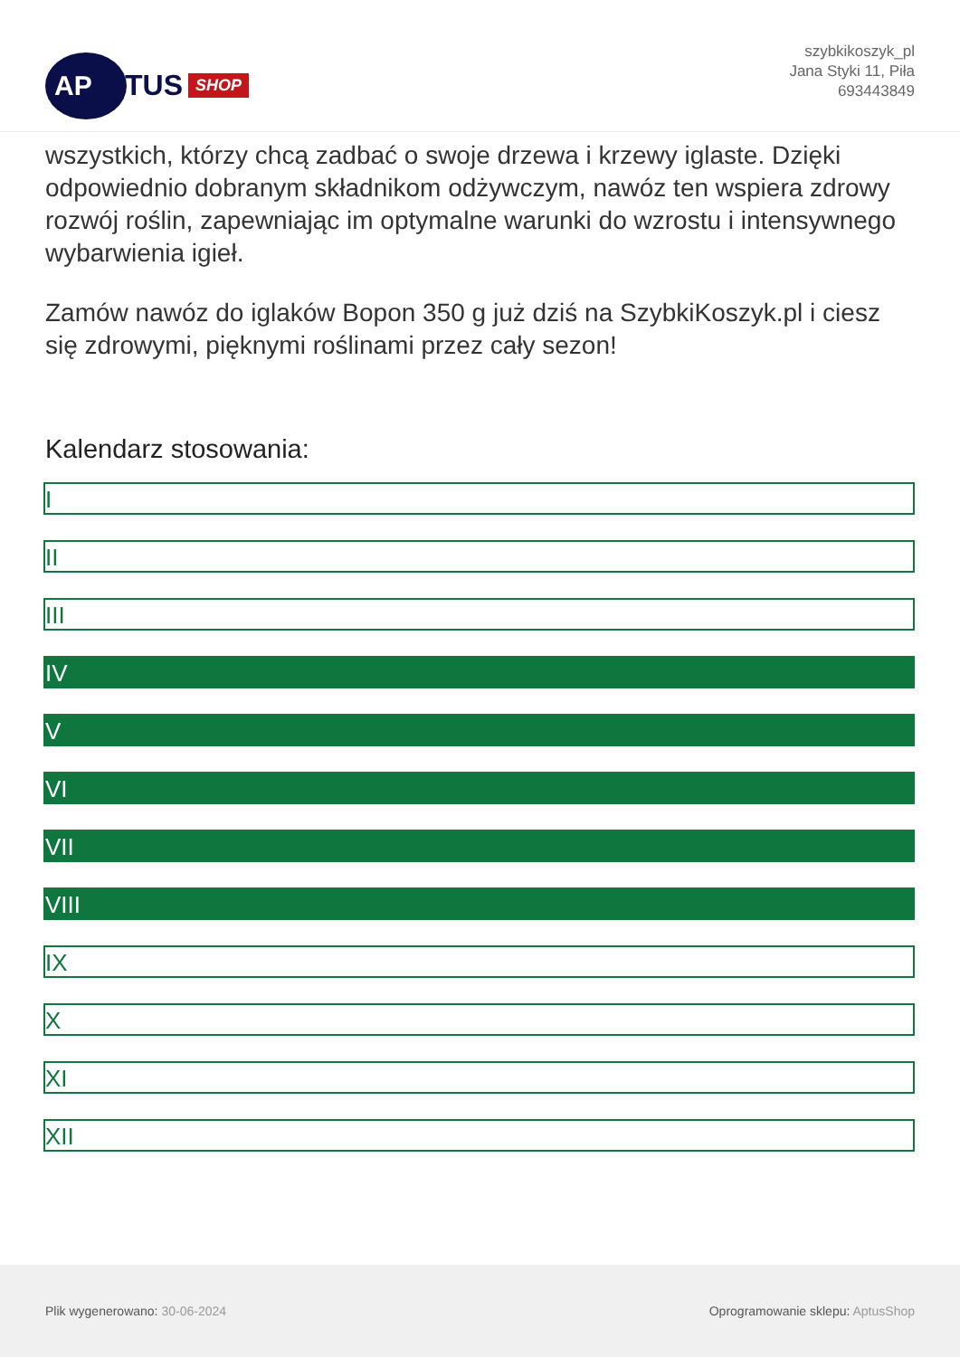AP
TUS SHOP
szybkikoszyk_pl
Jana Styki 11, Piła
693443849
wszystkich, którzy chcą zadbać o swoje drzewa i krzewy iglaste. Dzięki odpowiednio dobranym składnikom odżywczym, nawóz ten wspiera zdrowy rozwój roślin, zapewniając im optymalne warunki do wzrostu i intensywnego wybarwienia igieł.
Zamów nawóz do iglaków Bopon 350 g już dziś na SzybkiKoszyk.pl i ciesz się zdrowymi, pięknymi roślinami przez cały sezon!
Kalendarz stosowania:
I
II
III
IV
V
VI
VII
VIII
IX
X
XI
XII
Plik wygenerowano: 30-06-2024 Oprogramowanie sklepu: AptusShop